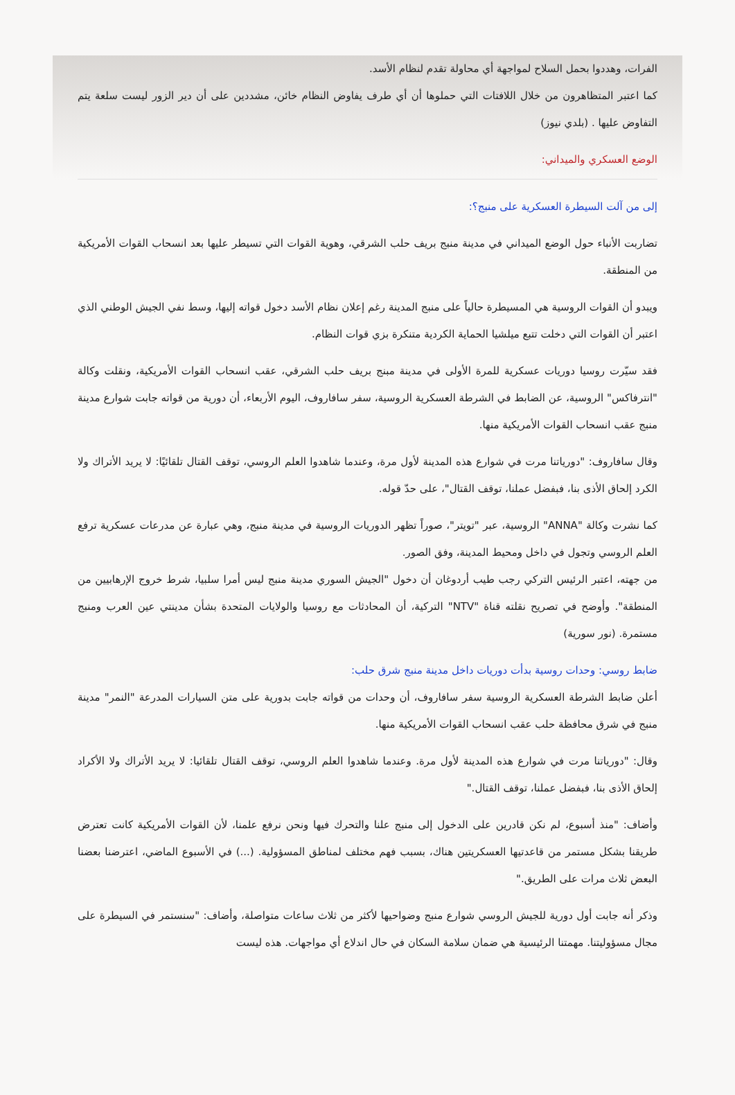الفرات، وهددوا بحمل السلاح لمواجهة أي محاولة تقدم لنظام الأسد.
كما اعتبر المتظاهرون من خلال اللافتات التي حملوها أن أي طرف يفاوض النظام خائن، مشددين على أن دير الزور ليست سلعة يتم التفاوض عليها . (بلدي نيوز)
الوضع العسكري والميداني:
إلى من آلت السيطرة العسكرية على منبج؟:
تضاربت الأنباء حول الوضع الميداني في مدينة منبج بريف حلب الشرقي، وهوية القوات التي تسيطر عليها بعد انسحاب القوات الأمريكية من المنطقة.
ويبدو أن القوات الروسية هي المسيطرة حالياً على منبج المدينة رغم إعلان نظام الأسد دخول قواته إليها، وسط نفي الجيش الوطني الذي اعتبر أن القوات التي دخلت تتبع ميلشيا الحماية الكردية متنكرة بزي قوات النظام.
فقد سيّرت روسيا دوريات عسكرية للمرة الأولى في مدينة مبنج بريف حلب الشرقي، عقب انسحاب القوات الأمريكية، ونقلت وكالة "انترفاكس" الروسية، عن الضابط في الشرطة العسكرية الروسية، سفر سافاروف، اليوم الأربعاء، أن دورية من قواته جابت شوارع مدينة منبج عقب انسحاب القوات الأمريكية منها.
وقال سافاروف: "دورياتنا مرت في شوارع هذه المدينة لأول مرة، وعندما شاهدوا العلم الروسي، توقف القتال تلقائيًا: لا يريد الأتراك ولا الكرد إلحاق الأذى بنا، فبفضل عملنا، توقف القتال"، على حدّ قوله.
كما نشرت وكالة "ANNA" الروسية، عبر "تويتر"، صوراً تظهر الدوريات الروسية في مدينة منبج، وهي عبارة عن مدرعات عسكرية ترفع العلم الروسي وتجول في داخل ومحيط المدينة، وفق الصور.
من جهته، اعتبر الرئيس التركي رجب طيب أردوغان أن دخول "الجيش السوري مدينة منبج ليس أمرا سلبيا، شرط خروج الإرهابيين من المنطقة". وأوضح في تصريح نقلته قناة "NTV" التركية، أن المحادثات مع روسيا والولايات المتحدة بشأن مدينتي عين العرب ومنبج مستمرة. (نور سورية)
ضابط روسي: وحدات روسية بدأت دوريات داخل مدينة منبج شرق حلب:
أعلن ضابط الشرطة العسكرية الروسية سفر سافاروف، أن وحدات من قواته جابت بدورية على متن السيارات المدرعة "النمر" مدينة منبج في شرق محافظة حلب عقب انسحاب القوات الأمريكية منها.
وقال: "دورياتنا مرت في شوارع هذه المدينة لأول مرة. وعندما شاهدوا العلم الروسي، توقف القتال تلقائيا: لا يريد الأتراك ولا الأكراد إلحاق الأذى بنا، فبفضل عملنا، توقف القتال."
وأضاف: "منذ أسبوع، لم نكن قادرين على الدخول إلى منبج علنا والتحرك فيها ونحن نرفع علمنا، لأن القوات الأمريكية كانت تعترض طريقنا بشكل مستمر من قاعدتيها العسكريتين هناك، بسبب فهم مختلف لمناطق المسؤولية. (...) في الأسبوع الماضي، اعترضنا بعضنا البعض ثلاث مرات على الطريق."
وذكر أنه جابت أول دورية للجيش الروسي شوارع منبج وضواحيها لأكثر من ثلاث ساعات متواصلة، وأضاف: "سنستمر في السيطرة على مجال مسؤوليتنا. مهمتنا الرئيسية هي ضمان سلامة السكان في حال اندلاع أي مواجهات. هذه ليست